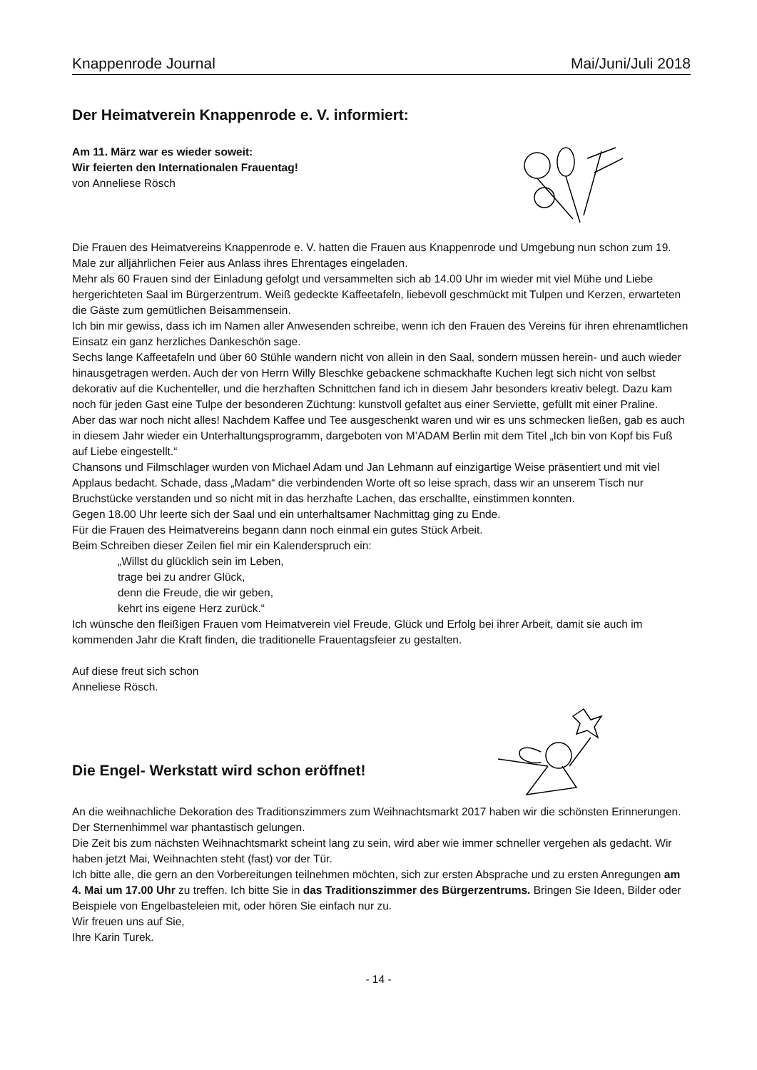Knappenrode Journal Mai/Juni/Juli 2018
Der Heimatverein Knappenrode e. V. informiert:
Am 11. März war es wieder soweit:
Wir feierten den Internationalen Frauentag!
von Anneliese Rösch
Die Frauen des Heimatvereins Knappenrode e. V. hatten die Frauen aus Knappenrode und Umgebung nun schon zum 19. Male zur alljährlichen Feier aus Anlass ihres Ehrentages eingeladen.
Mehr als 60 Frauen sind der Einladung gefolgt und versammelten sich ab 14.00 Uhr im wieder mit viel Mühe und Liebe hergerichteten Saal im Bürgerzentrum. Weiß gedeckte Kaffeetafeln, liebevoll geschmückt mit Tulpen und Kerzen, erwarteten die Gäste zum gemütlichen Beisammensein.
Ich bin mir gewiss, dass ich im Namen aller Anwesenden schreibe, wenn ich den Frauen des Vereins für ihren ehrenamtlichen Einsatz ein ganz herzliches Dankeschön sage.
Sechs lange Kaffeetafeln und über 60 Stühle wandern nicht von allein in den Saal, sondern müssen herein- und auch wieder hinausgetragen werden. Auch der von Herrn Willy Bleschke gebackene schmackhafte Kuchen legt sich nicht von selbst dekorativ auf die Kuchenteller, und die herzhaften Schnittchen fand ich in diesem Jahr besonders kreativ belegt. Dazu kam noch für jeden Gast eine Tulpe der besonderen Züchtung: kunstvoll gefaltet aus einer Serviette, gefüllt mit einer Praline.
Aber das war noch nicht alles! Nachdem Kaffee und Tee ausgeschenkt waren und wir es uns schmecken ließen, gab es auch in diesem Jahr wieder ein Unterhaltungsprogramm, dargeboten von M’ADAM Berlin mit dem Titel „Ich bin von Kopf bis Fuß auf Liebe eingestellt.“
Chansons und Filmschlager wurden von Michael Adam und Jan Lehmann auf einzigartige Weise präsentiert und mit viel Applaus bedacht. Schade, dass „Madam“ die verbindenden Worte oft so leise sprach, dass wir an unserem Tisch nur Bruchstücke verstanden und so nicht mit in das herzhafte Lachen, das erschallte, einstimmen konnten.
Gegen 18.00 Uhr leerte sich der Saal und ein unterhaltsamer Nachmittag ging zu Ende.
Für die Frauen des Heimatvereins begann dann noch einmal ein gutes Stück Arbeit.
Beim Schreiben dieser Zeilen fiel mir ein Kalenderspruch ein:
„Willst du glücklich sein im Leben,
trage bei zu andrer Glück,
denn die Freude, die wir geben,
kehrt ins eigene Herz zurück.“
Ich wünsche den fleißigen Frauen vom Heimatverein viel Freude, Glück und Erfolg bei ihrer Arbeit, damit sie auch im kommenden Jahr die Kraft finden, die traditionelle Frauentagsfeier zu gestalten.
Auf diese freut sich schon
Anneliese Rösch.
Die Engel- Werkstatt wird schon eröffnet!
An die weihnachliche Dekoration des Traditionszimmers zum Weihnachtsmarkt 2017 haben wir die schönsten Erinnerungen. Der Sternenhimmel war phantastisch gelungen.
Die Zeit bis zum nächsten Weihnachtsmarkt scheint lang zu sein, wird aber wie immer schneller vergehen als gedacht. Wir haben jetzt Mai, Weihnachten steht (fast) vor der Tür.
Ich bitte alle, die gern an den Vorbereitungen teilnehmen möchten, sich zur ersten Absprache und zu ersten Anregungen am 4. Mai um 17.00 Uhr zu treffen. Ich bitte Sie in das Traditionszimmer des Bürgerzentrums. Bringen Sie Ideen, Bilder oder Beispiele von Engelbasteleien mit, oder hören Sie einfach nur zu.
Wir freuen uns auf Sie,
Ihre Karin Turek.
- 14 -